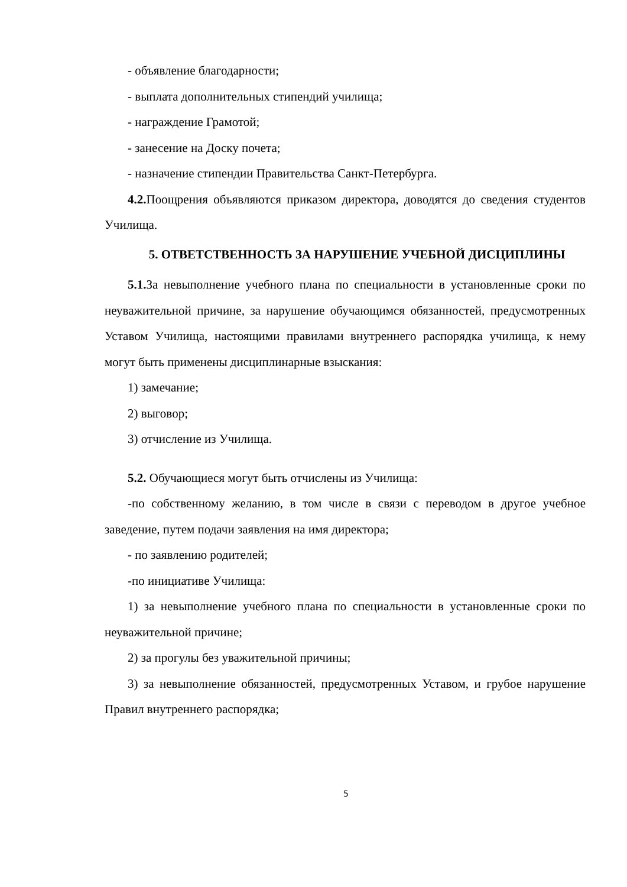- объявление благодарности;
- выплата дополнительных стипендий училища;
- награждение Грамотой;
- занесение на Доску почета;
- назначение стипендии Правительства Санкт-Петербурга.
4.2. Поощрения объявляются приказом директора, доводятся до сведения студентов Училища.
5. ОТВЕТСТВЕННОСТЬ ЗА НАРУШЕНИЕ УЧЕБНОЙ ДИСЦИПЛИНЫ
5.1. За невыполнение учебного плана по специальности в установленные сроки по неуважительной причине, за нарушение обучающимся обязанностей, предусмотренных Уставом Училища, настоящими правилами внутреннего распорядка училища, к нему могут быть применены дисциплинарные взыскания:
1) замечание;
2) выговор;
3) отчисление из Училища.
5.2. Обучающиеся могут быть отчислены из Училища:
-по собственному желанию, в том числе в связи с переводом в другое учебное заведение, путем подачи заявления на имя директора;
- по заявлению родителей;
-по инициативе Училища:
1) за невыполнение учебного плана по специальности в установленные сроки по неуважительной причине;
2) за прогулы без уважительной причины;
3) за невыполнение обязанностей, предусмотренных Уставом, и грубое нарушение Правил внутреннего распорядка;
5